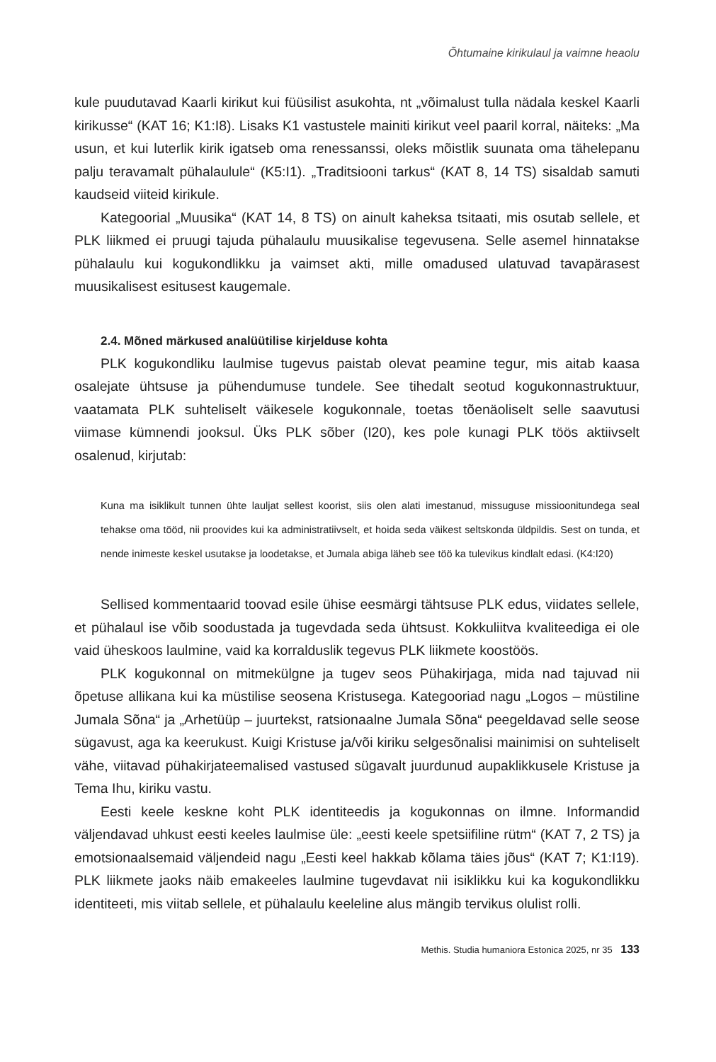Õhtumaine kirikulaul ja vaimne heaolu
kule puudutavad Kaarli kirikut kui füüsilist asukohta, nt „võimalust tulla nädala keskel Kaarli kirikusse“ (KAT 16; K1:I8). Lisaks K1 vastustele mainiti kirikut veel paaril korral, näiteks: „Ma usun, et kui luterlik kirik igatseb oma renessanssi, oleks mõistlik suunata oma tähelepanu palju teravamalt pühalaulule“ (K5:I1). „Traditsiooni tarkus“ (KAT 8, 14 TS) sisaldab samuti kaudseid viiteid kirikule.
Kategoorial „Muusika“ (KAT 14, 8 TS) on ainult kaheksa tsitaati, mis osutab sellele, et PLK liikmed ei pruugi tajuda pühalaulu muusikalise tegevusena. Selle asemel hinnatakse pühalaulu kui kogukondlikku ja vaimset akti, mille omadused ulatuvad tavapärasest muusikalisest esitusest kaugemale.
2.4. Mõned märkused analüütilise kirjelduse kohta
PLK kogukondliku laulmise tugevus paistab olevat peamine tegur, mis aitab kaasa osalejate ühtsuse ja pühendumuse tundele. See tihedalt seotud kogukonnastruktuur, vaatamata PLK suhteliselt väikesele kogukonnale, toetas tõenäoliselt selle saavutusi viimase kümnendi jooksul. Üks PLK sõber (I20), kes pole kunagi PLK töös aktiivselt osalenud, kirjutab:
Kuna ma isiklikult tunnen ühte lauljat sellest koorist, siis olen alati imestanud, missuguse missioonitundega seal tehakse oma tööd, nii proovides kui ka administratiivselt, et hoida seda väikest seltskonda üldpildis. Sest on tunda, et nende inimeste keskel usutakse ja loodetakse, et Jumala abiga läheb see töö ka tulevikus kindlalt edasi. (K4:I20)
Sellised kommentaarid toovad esile ühise eesmärgi tähtsuse PLK edus, viidates sellele, et pühalaul ise võib soodustada ja tugevdada seda ühtsust. Kokkuliitva kvaliteediga ei ole vaid üheskoos laulmine, vaid ka korralduslik tegevus PLK liikmete koostöös.
PLK kogukonnal on mitmekülgne ja tugev seos Pühakirjaga, mida nad tajuvad nii õpetuse allikana kui ka müstilise seosena Kristusega. Kategooriad nagu „Logos – müstiline Jumala Sõna“ ja „Arhetüüp – juurtekst, ratsionaalne Jumala Sõna“ peegeldavad selle seose sügavust, aga ka keerukust. Kuigi Kristuse ja/või kiriku selgesõnalisi mainimisi on suhteliselt vähe, viitavad pühakirjateemalised vastused sügavalt juurdunud aupaklikkusele Kristuse ja Tema Ihu, kiriku vastu.
Eesti keele keskne koht PLK identiteedis ja kogukonnas on ilmne. Informandid väljendavad uhkust eesti keeles laulmise üle: „eesti keele spetsiifiline rütm“ (KAT 7, 2 TS) ja emotsionaalsemaid väljendeid nagu „Eesti keel hakkab kõlama täies jõus“ (KAT 7; K1:I19). PLK liikmete jaoks näib emakeeles laulmine tugevdavat nii isiklikku kui ka kogukondlikku identiteeti, mis viitab sellele, et pühalaulu keeleline alus mängib tervikus olulist rolli.
Methis. Studia humaniora Estonica 2025, nr 35 133